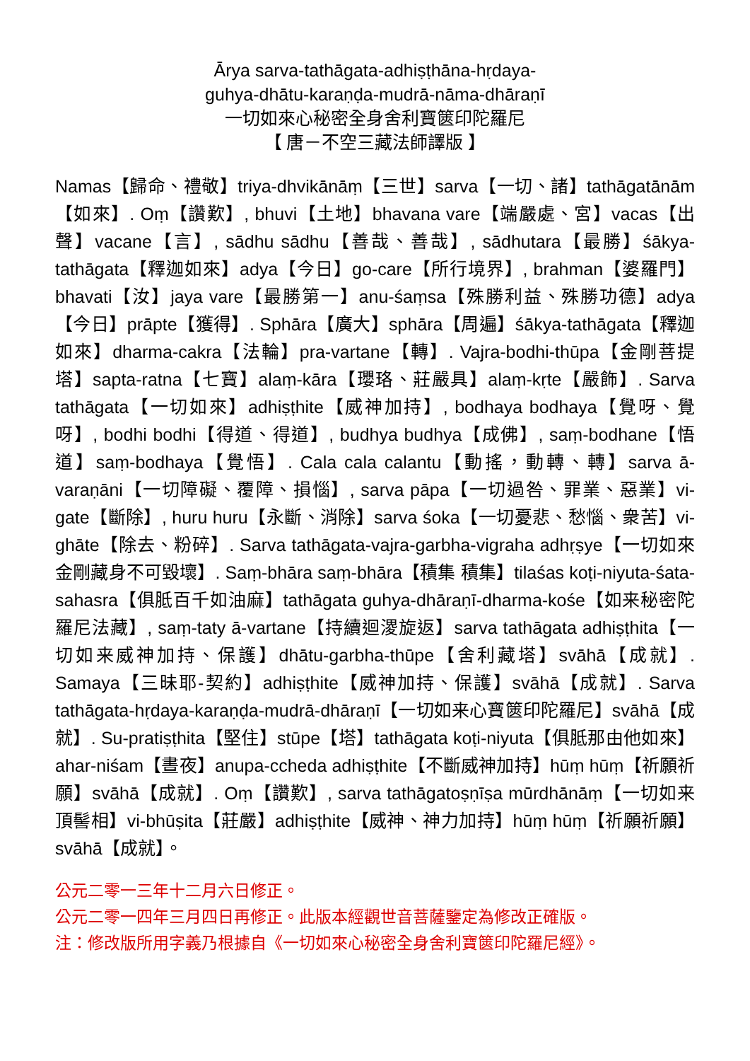Ārya sarva-tathāgata-adhiṣṭhāna-hṛdaya-
guhya-dhātu-karaṇḍa-mudrā-nāma-dhāraṇī
一切如來心秘密全身舍利寶篋印陀羅尼
【 唐－不空三藏法師譯版 】
Namas【歸命、禮敬】triya-dhvikānāṃ【三世】sarva【一切、諸】tathāgatānām【如來】. Oṃ【讚歎】, bhuvi【土地】bhavana vare【端嚴處、宮】vacas【出聲】vacane【言】, sādhu sādhu【善哉、善哉】, sādhutara【最勝】śākya-tathāgata【釋迦如來】adya【今日】go-care【所行境界】, brahman【婆羅門】bhavati【汝】jaya vare【最勝第一】anu-śaṃsa【殊勝利益、殊勝功德】adya【今日】prāpte【獲得】. Sphāra【廣大】sphāra【周遍】śākya-tathāgata【釋迦如來】dharma-cakra【法輪】pra-vartane【轉】. Vajra-bodhi-thūpa【金剛菩提塔】sapta-ratna【七寶】alaṃ-kāra【瓔珞、莊嚴具】alaṃ-kṛte【嚴飾】. Sarva tathāgata【一切如來】adhiṣṭhite【威神加持】, bodhaya bodhaya【覺呀、覺呀】, bodhi bodhi【得道、得道】, budhya budhya【成佛】, saṃ-bodhane【悟道】saṃ-bodhaya【覺悟】. Cala cala calantu【動搖，動轉、轉】sarva ā-varaṇāni【一切障礙、覆障、損惱】, sarva pāpa【一切過咎、罪業、惡業】vi-gate【斷除】, huru huru【永斷、消除】sarva śoka【一切憂悲、愁惱、衆苦】vi-ghāte【除去、粉碎】. Sarva tathāgata-vajra-garbha-vigraha adhṛṣye【一切如來金剛藏身不可毀壞】. Saṃ-bhāra saṃ-bhāra【積集 積集】tilaśas koṭi-niyuta-śata-sahasra【俱胝百千如油麻】tathāgata guhya-dhāraṇī-dharma-kośe【如来秘密陀羅尼法藏】, saṃ-taty ā-vartane【持續迴溭旋返】sarva tathāgata adhiṣṭhita【一切如来威神加持、保護】dhātu-garbha-thūpe【舍利藏塔】svāhā【成就】. Samaya【三昧耶-契約】adhiṣṭhite【威神加持、保護】svāhā【成就】. Sarva tathāgata-hṛdaya-karaṇḍa-mudrā-dhāraṇī【一切如来心寶篋印陀羅尼】svāhā【成就】. Su-pratiṣṭhita【堅住】stūpe【塔】tathāgata koṭi-niyuta【俱胝那由他如來】ahar-niśam【晝夜】anupa-ccheda adhiṣṭhite【不斷威神加持】hūṃ hūṃ【祈願祈願】svāhā【成就】. Oṃ【讚歎】, sarva tathāgatoṣṇīṣa mūrdhānāṃ【一切如来頂髻相】vi-bhūṣita【莊嚴】adhiṣṭhite【威神、神力加持】hūṃ hūṃ【祈願祈願】svāhā【成就】。
公元二零一三年十二月六日修正。
公元二零一四年三月四日再修正。此版本經觀世音菩薩鑒定為修改正確版。
注：修改版所用字義乃根據自《一切如來心秘密全身舍利寶篋印陀羅尼經》。